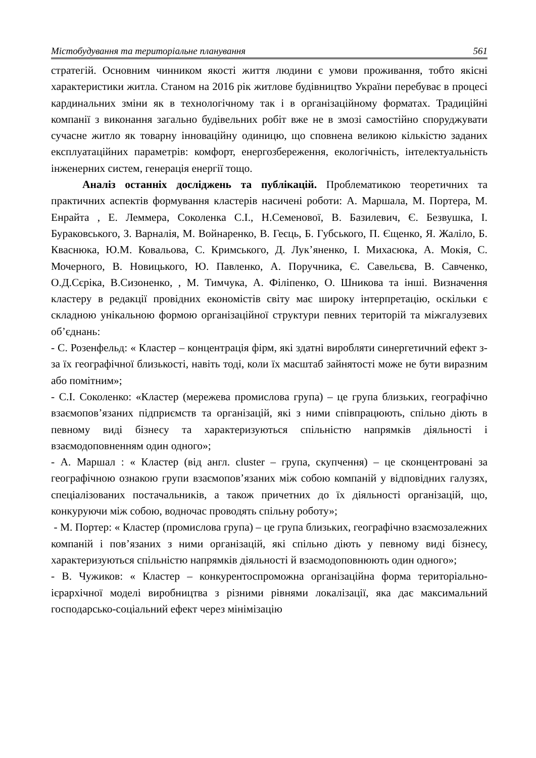Містобудування та територіальне планування 561
стратегій. Основним чинником якості життя людини є умови проживання, тобто якісні характеристики житла. Станом на 2016 рік житлове будівництво України перебуває в процесі кардинальних зміни як в технологічному так і в організаційному форматах. Традиційні компанії з виконання загально будівельних робіт вже не в змозі самостійно споруджувати сучасне житло як товарну інноваційну одиницю, що сповнена великою кількістю заданих експлуатаційних параметрів: комфорт, енергозбереження, екологічність, інтелектуальність інженерних систем, генерація енергії тощо.
Аналіз останніх досліджень та публікацій. Проблематикою теоретичних та практичних аспектів формування кластерів насичені роботи: А. Маршала, М. Портера, М. Енрайта , Е. Леммера, Соколенка С.І., Н.Семенової, В. Базилевич, Є. Безвушка, І. Бураковського, З. Варналія, М. Войнаренко, В. Геєць, Б. Губського, П. Єщенко, Я. Жаліло, Б. Кваснюка, Ю.М. Ковальова, С. Кримського, Д. Лук’яненко, І. Михасюка, А. Мокія, С. Мочерного, В. Новицького, Ю. Павленко, А. Поручника, Є. Савельєва, В. Савченко, О.Д.Сєріка, В.Сизоненко, , М. Тимчука, А. Філіпенко, О. Шникова та інші. Визначення кластеру в редакції провідних економістів світу має широку інтерпретацію, оскільки є складною унікальною формою організаційної структури певних територій та міжгалузевих об’єднань:
- С. Розенфельд: « Кластер – концентрація фірм, які здатні виробляти синергетичний ефект з-за їх географічної близькості, навіть тоді, коли їх масштаб зайнятості може не бути виразним або помітним»;
- С.І. Соколенко: «Кластер (мережева промислова група) – це група близьких, географічно взаємопов’язаних підприємств та організацій, які з ними співпрацюють, спільно діють в певному виді бізнесу та характеризуються спільністю напрямків діяльності і взаємодоповненням один одного»;
- А. Маршал : « Кластер (від англ. cluster – група, скупчення) – це сконцентровані за географічною ознакою групи взаємопов’язаних між собою компаній у відповідних галузях, спеціалізованих постачальників, а також причетних до їх діяльності організацій, що, конкуруючи між собою, водночас проводять спільну роботу»;
- М. Портер: « Кластер (промислова група) – це група близьких, географічно взаємозалежних компаній і пов’язаних з ними організацій, які спільно діють у певному виді бізнесу, характеризуються спільністю напрямків діяльності й взаємодоповнюють один одного»;
- В. Чужиков: « Кластер – конкурентоспроможна організаційна форма територіально-ієрархічної моделі виробництва з різними рівнями локалізації, яка дає максимальний господарсько-соціальний ефект через мінімізацію